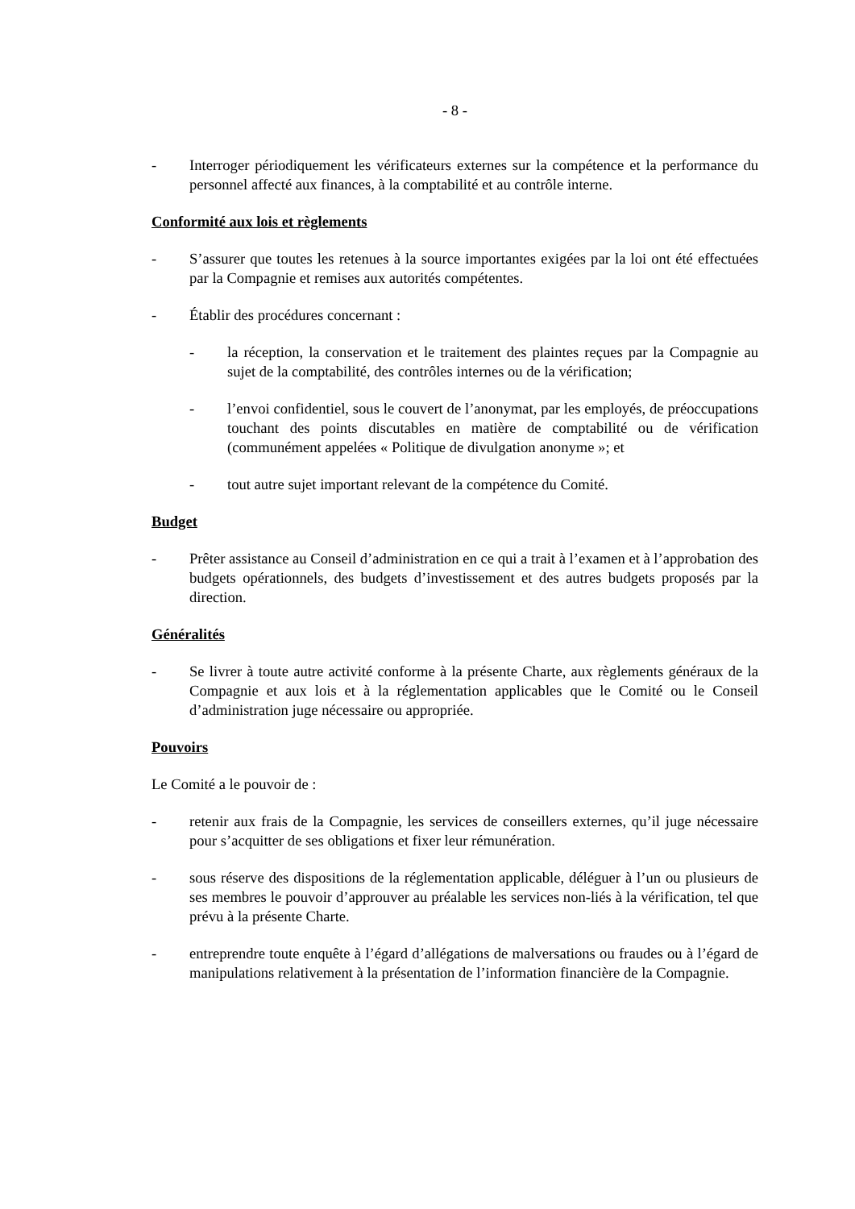- 8 -
- Interroger périodiquement les vérificateurs externes sur la compétence et la performance du personnel affecté aux finances, à la comptabilité et au contrôle interne.
Conformité aux lois et règlements
- S’assurer que toutes les retenues à la source importantes exigées par la loi ont été effectuées par la Compagnie et remises aux autorités compétentes.
- Établir des procédures concernant :
- la réception, la conservation et le traitement des plaintes reçues par la Compagnie au sujet de la comptabilité, des contrôles internes ou de la vérification;
- l’envoi confidentiel, sous le couvert de l’anonymat, par les employés, de préoccupations touchant des points discutables en matière de comptabilité ou de vérification (communément appelées « Politique de divulgation anonyme »; et
- tout autre sujet important relevant de la compétence du Comité.
Budget
- Prêter assistance au Conseil d’administration en ce qui a trait à l’examen et à l’approbation des budgets opérationnels, des budgets d’investissement et des autres budgets proposés par la direction.
Généralités
- Se livrer à toute autre activité conforme à la présente Charte, aux règlements généraux de la Compagnie et aux lois et à la réglementation applicables que le Comité ou le Conseil d’administration juge nécessaire ou appropriée.
Pouvoirs
Le Comité a le pouvoir de :
- retenir aux frais de la Compagnie, les services de conseillers externes, qu’il juge nécessaire pour s’acquitter de ses obligations et fixer leur rémunération.
- sous réserve des dispositions de la réglementation applicable, déléguer à l’un ou plusieurs de ses membres le pouvoir d’approuver au préalable les services non-liés à la vérification, tel que prévu à la présente Charte.
- entreprendre toute enquête à l’égard d’allégations de malversations ou fraudes ou à l’égard de manipulations relativement à la présentation de l’information financière de la Compagnie.